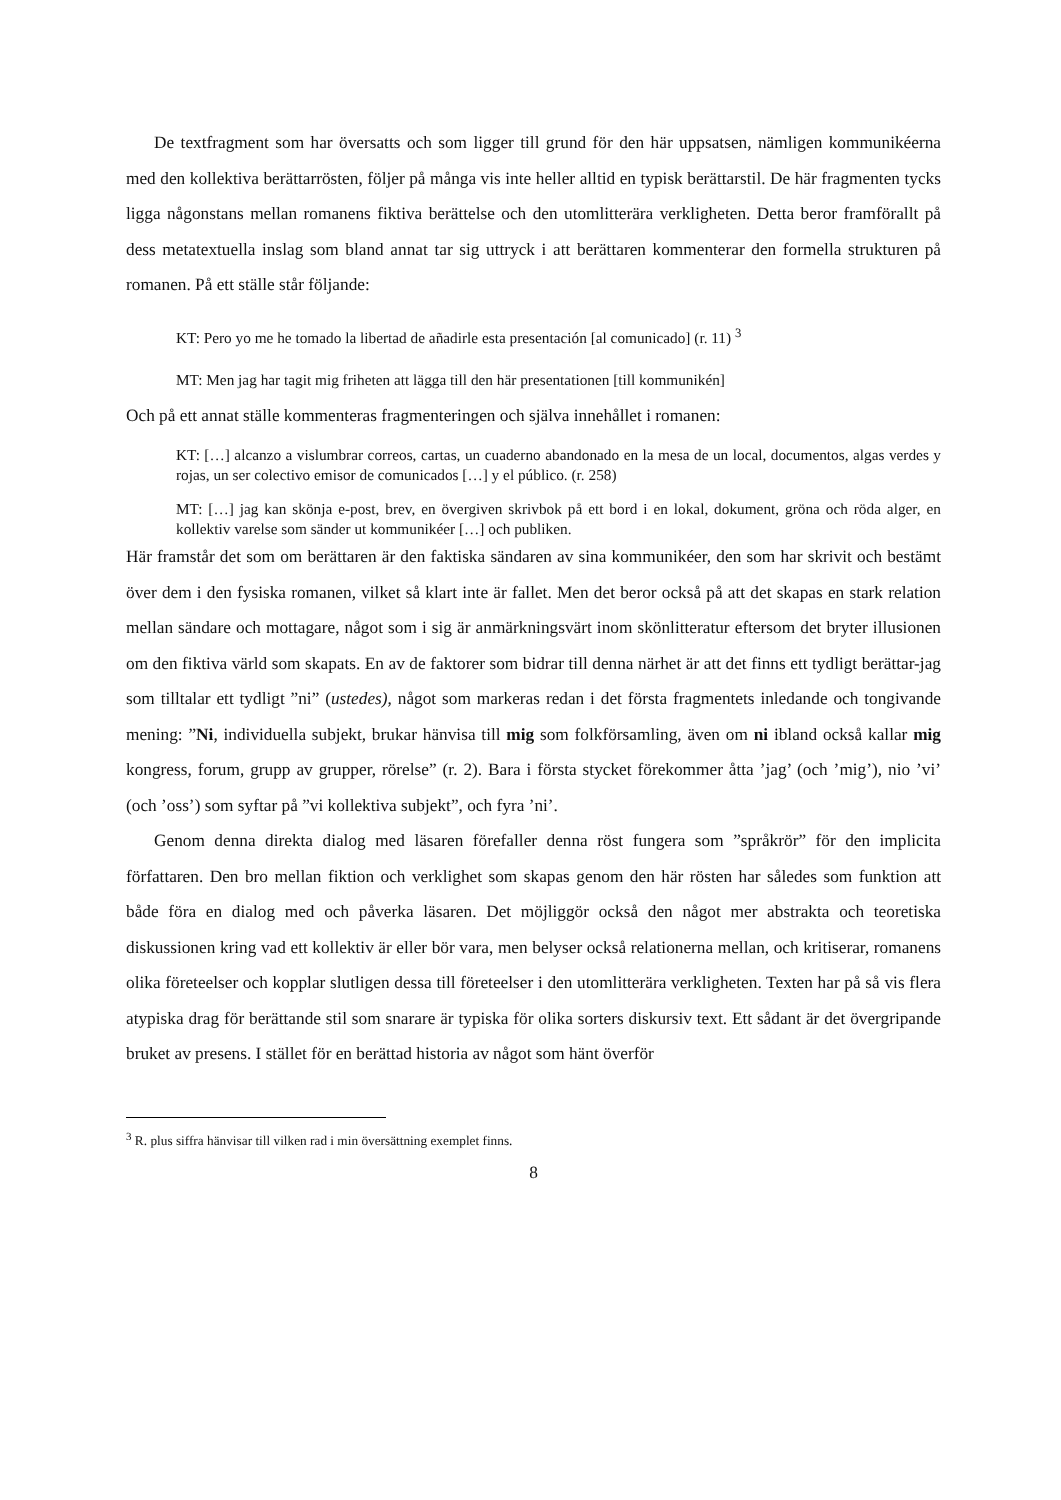De textfragment som har översatts och som ligger till grund för den här uppsatsen, nämligen kommunikéerna med den kollektiva berättarrösten, följer på många vis inte heller alltid en typisk berättarstil. De här fragmenten tycks ligga någonstans mellan romanens fiktiva berättelse och den utomlitterära verkligheten. Detta beror framförallt på dess metatextuella inslag som bland annat tar sig uttryck i att berättaren kommenterar den formella strukturen på romanen. På ett ställe står följande:
KT: Pero yo me he tomado la libertad de añadirle esta presentación [al comunicado] (r. 11) <sup>3</sup>
MT: Men jag har tagit mig friheten att lägga till den här presentationen [till kommunikén]
Och på ett annat ställe kommenteras fragmenteringen och själva innehållet i romanen:
KT: […] alcanzo a vislumbrar correos, cartas, un cuaderno abandonado en la mesa de un local, documentos, algas verdes y rojas, un ser colectivo emisor de comunicados […] y el público. (r. 258)
MT: […] jag kan skönja e-post, brev, en övergiven skrivbok på ett bord i en lokal, dokument, gröna och röda alger, en kollektiv varelse som sänder ut kommunikéer […] och publiken.
Här framstår det som om berättaren är den faktiska sändaren av sina kommunikéer, den som har skrivit och bestämt över dem i den fysiska romanen, vilket så klart inte är fallet. Men det beror också på att det skapas en stark relation mellan sändare och mottagare, något som i sig är anmärkningsvärt inom skönlitteratur eftersom det bryter illusionen om den fiktiva värld som skapats. En av de faktorer som bidrar till denna närhet är att det finns ett tydligt berättar-jag som tilltalar ett tydligt ”ni” (ustedes), något som markeras redan i det första fragmentets inledande och tongivande mening: ”Ni, individuella subjekt, brukar hänvisa till mig som folkförsamling, även om ni ibland också kallar mig kongress, forum, grupp av grupper, rörelse” (r. 2). Bara i första stycket förekommer åtta ’jag’ (och ’mig’), nio ’vi’ (och ’oss’) som syftar på ”vi kollektiva subjekt”, och fyra ’ni’.
Genom denna direkta dialog med läsaren förefaller denna röst fungera som ”språkrör” för den implicita författaren. Den bro mellan fiktion och verklighet som skapas genom den här rösten har således som funktion att både föra en dialog med och påverka läsaren. Det möjliggör också den något mer abstrakta och teoretiska diskussionen kring vad ett kollektiv är eller bör vara, men belyser också relationerna mellan, och kritiserar, romanens olika företeelser och kopplar slutligen dessa till företeelser i den utomlitterära verkligheten. Texten har på så vis flera atypiska drag för berättande stil som snarare är typiska för olika sorters diskursiv text. Ett sådant är det övergripande bruket av presens. I stället för en berättad historia av något som hänt överför
<sup>3</sup> R. plus siffra hänvisar till vilken rad i min översättning exemplet finns.
8